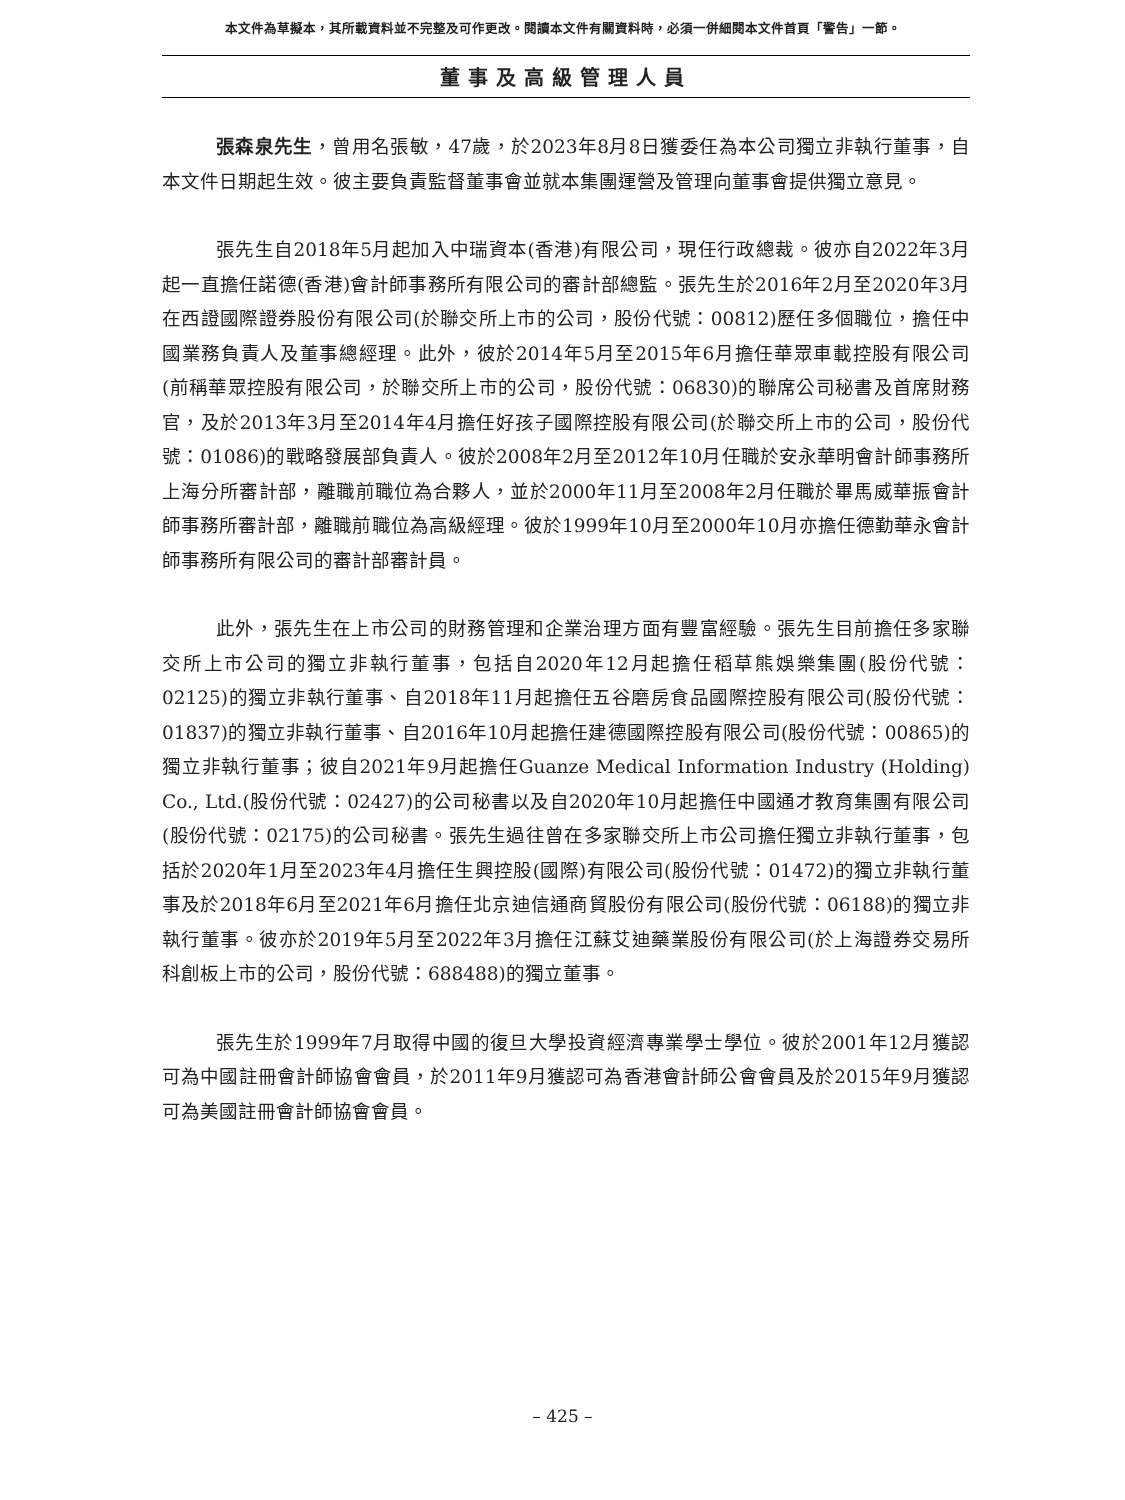本文件為草擬本，其所載資料並不完整及可作更改。閱讀本文件有關資料時，必須一併細閱本文件首頁「警告」一節。
董事及高級管理人員
張森泉先生，曾用名張敏，47歲，於2023年8月8日獲委任為本公司獨立非執行董事，自本文件日期起生效。彼主要負責監督董事會並就本集團運營及管理向董事會提供獨立意見。
張先生自2018年5月起加入中瑞資本(香港)有限公司，現任行政總裁。彼亦自2022年3月起一直擔任諾德(香港)會計師事務所有限公司的審計部總監。張先生於2016年2月至2020年3月在西證國際證券股份有限公司(於聯交所上市的公司，股份代號：00812)歷任多個職位，擔任中國業務負責人及董事總經理。此外，彼於2014年5月至2015年6月擔任華眾車載控股有限公司(前稱華眾控股有限公司，於聯交所上市的公司，股份代號：06830)的聯席公司秘書及首席財務官，及於2013年3月至2014年4月擔任好孩子國際控股有限公司(於聯交所上市的公司，股份代號：01086)的戰略發展部負責人。彼於2008年2月至2012年10月任職於安永華明會計師事務所上海分所審計部，離職前職位為合夥人，並於2000年11月至2008年2月任職於畢馬威華振會計師事務所審計部，離職前職位為高級經理。彼於1999年10月至2000年10月亦擔任德勤華永會計師事務所有限公司的審計部審計員。
此外，張先生在上市公司的財務管理和企業治理方面有豐富經驗。張先生目前擔任多家聯交所上市公司的獨立非執行董事，包括自2020年12月起擔任稻草熊娛樂集團(股份代號：02125)的獨立非執行董事、自2018年11月起擔任五谷磨房食品國際控股有限公司(股份代號：01837)的獨立非執行董事、自2016年10月起擔任建德國際控股有限公司(股份代號：00865)的獨立非執行董事；彼自2021年9月起擔任Guanze Medical Information Industry (Holding) Co., Ltd.(股份代號：02427)的公司秘書以及自2020年10月起擔任中國通才教育集團有限公司(股份代號：02175)的公司秘書。張先生過往曾在多家聯交所上市公司擔任獨立非執行董事，包括於2020年1月至2023年4月擔任生興控股(國際)有限公司(股份代號：01472)的獨立非執行董事及於2018年6月至2021年6月擔任北京迪信通商貿股份有限公司(股份代號：06188)的獨立非執行董事。彼亦於2019年5月至2022年3月擔任江蘇艾迪藥業股份有限公司(於上海證券交易所科創板上市的公司，股份代號：688488)的獨立董事。
張先生於1999年7月取得中國的復旦大學投資經濟專業學士學位。彼於2001年12月獲認可為中國註冊會計師協會會員，於2011年9月獲認可為香港會計師公會會員及於2015年9月獲認可為美國註冊會計師協會會員。
– 425 –